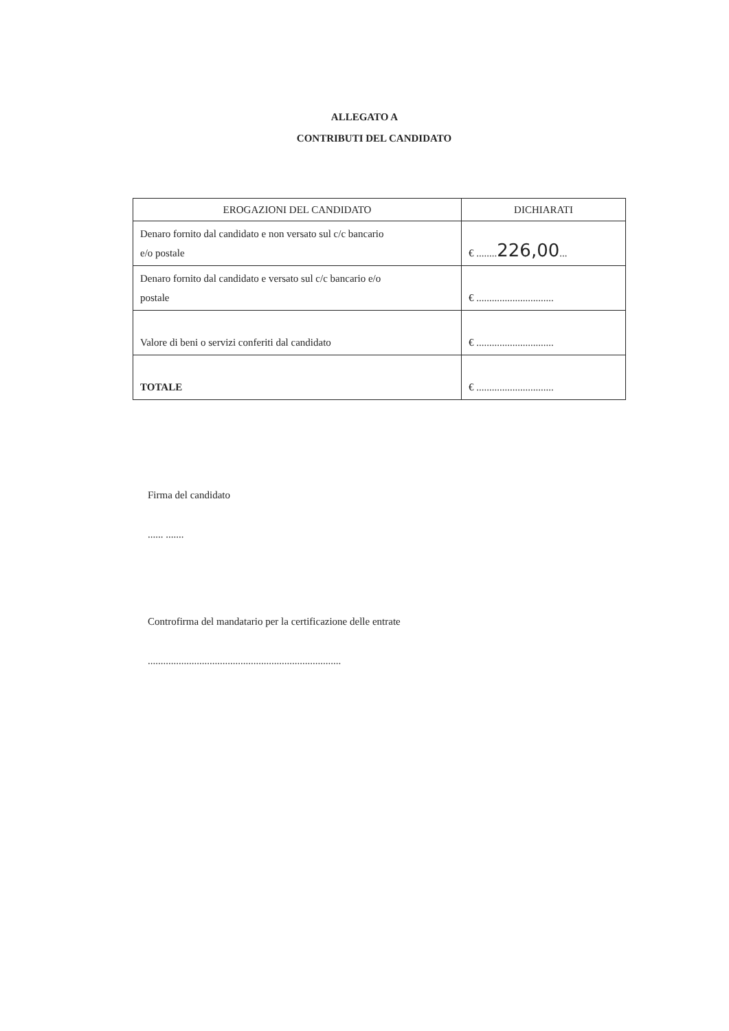ALLEGATO A
CONTRIBUTI DEL CANDIDATO
| EROGAZIONI DEL CANDIDATO | DICHIARATI |
| --- | --- |
| Denaro fornito dal candidato e non versato sul c/c bancario e/o postale | € ........ 226,00 ... |
| Denaro fornito dal candidato e versato sul c/c bancario e/o postale | € .............................. |
| Valore di beni o servizi conferiti dal candidato | € .............................. |
| TOTALE | € .............................. |
Firma del candidato
...... .......
Controfirma del mandatario per la certificazione delle entrate
...........................................................................